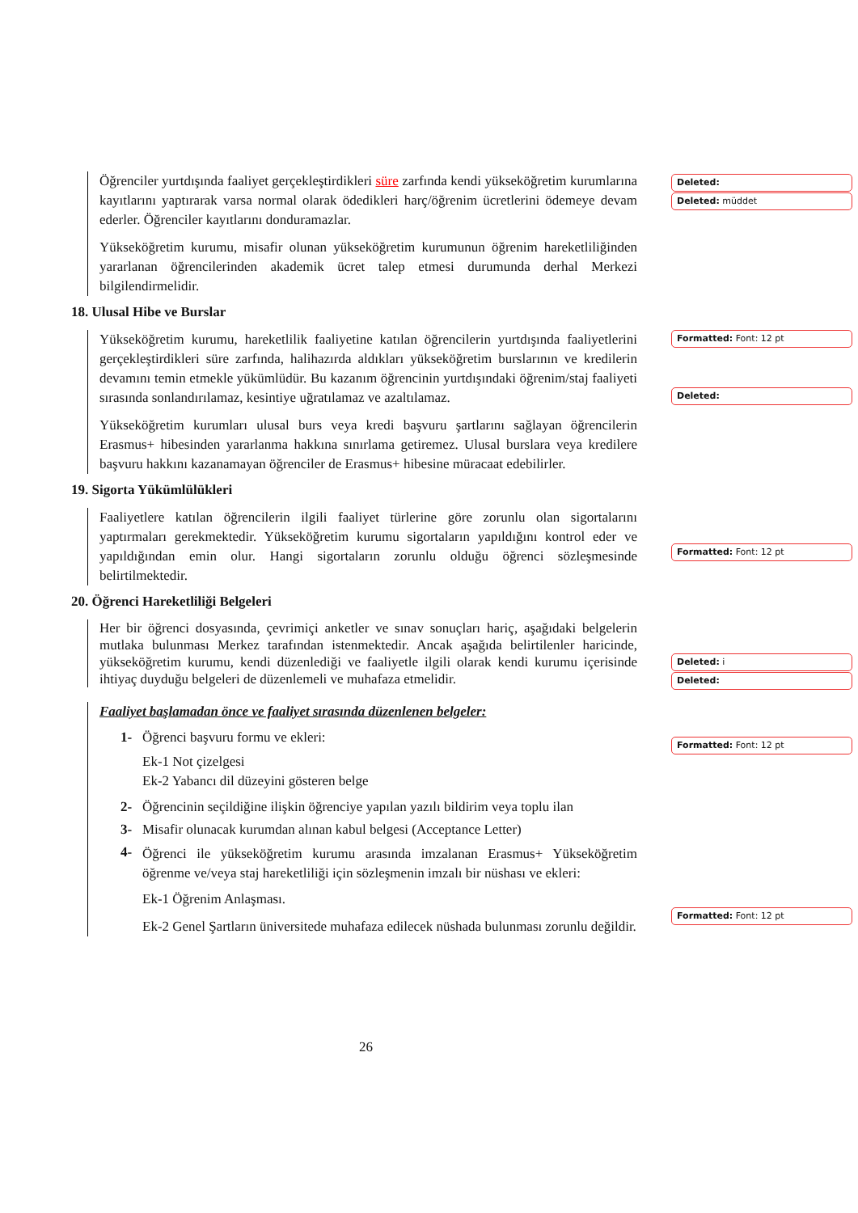Öğrenciler yurtdışında faaliyet gerçekleştirdikleri süre zarfında kendi yükseköğretim kurumlarına kayıtlarını yaptırarak varsa normal olarak ödedikleri harç/öğrenim ücretlerini ödemeye devam ederler. Öğrenciler kayıtlarını donduramazlar.
Yükseköğretim kurumu, misafir olunan yükseköğretim kurumunun öğrenim hareketliliğinden yararlanan öğrencilerinden akademik ücret talep etmesi durumunda derhal Merkezi bilgilendirmelidir.
18. Ulusal Hibe ve Burslar
Yükseköğretim kurumu, hareketlilik faaliyetine katılan öğrencilerin yurtdışında faaliyetlerini gerçekleştirdikleri süre zarfında, halihazırda aldıkları yükseköğretim burslarının ve kredilerin devamını temin etmekle yükümlüdür. Bu kazanım öğrencinin yurtdışındaki öğrenim/staj faaliyeti sırasında sonlandırılamaz, kesintiye uğratılamaz ve azaltılamaz.
Yükseköğretim kurumları ulusal burs veya kredi başvuru şartlarını sağlayan öğrencilerin Erasmus+ hibesinden yararlanma hakkına sınırlama getiremez. Ulusal burslara veya kredilere başvuru hakkını kazanamayan öğrenciler de Erasmus+ hibesine müracaat edebilirler.
19. Sigorta Yükümlülükleri
Faaliyetlere katılan öğrencilerin ilgili faaliyet türlerine göre zorunlu olan sigortalarını yaptırmaları gerekmektedir. Yükseköğretim kurumu sigortaların yapıldığını kontrol eder ve yapıldığından emin olur. Hangi sigortaların zorunlu olduğu öğrenci sözleşmesinde belirtilmektedir.
20. Öğrenci Hareketliliği Belgeleri
Her bir öğrenci dosyasında, çevrimiçi anketler ve sınav sonuçları hariç, aşağıdaki belgelerin mutlaka bulunması Merkez tarafından istenmektedir. Ancak aşağıda belirtilenler haricinde, yükseköğretim kurumu, kendi düzenlediği ve faaliyetle ilgili olarak kendi kurumu içerisinde ihtiyaç duyduğu belgeleri de düzenlemeli ve muhafaza etmelidir.
Faaliyet başlamadan önce ve faaliyet sırasında düzenlenen belgeler:
1- Öğrenci başvuru formu ve ekleri:
Ek-1 Not çizelgesi
Ek-2 Yabancı dil düzeyini gösteren belge
2- Öğrencinin seçildiğine ilişkin öğrenciye yapılan yazılı bildirim veya toplu ilan
3- Misafir olunacak kurumdan alınan kabul belgesi (Acceptance Letter)
4-
Öğrenci ile yükseköğretim kurumu arasında imzalanan Erasmus+ Yükseköğretim öğrenme ve/veya staj hareketliliği için sözleşmenin imzalı bir nüshası ve ekleri:
Ek-1 Öğrenim Anlaşması.
Ek-2 Genel Şartların üniversitede muhafaza edilecek nüshada bulunması zorunlu değildir.
Deleted:
Deleted: müddet
Formatted: Font: 12 pt
Deleted:
Formatted: Font: 12 pt
Deleted: i
Deleted:
Formatted: Font: 12 pt
Formatted: Font: 12 pt
26